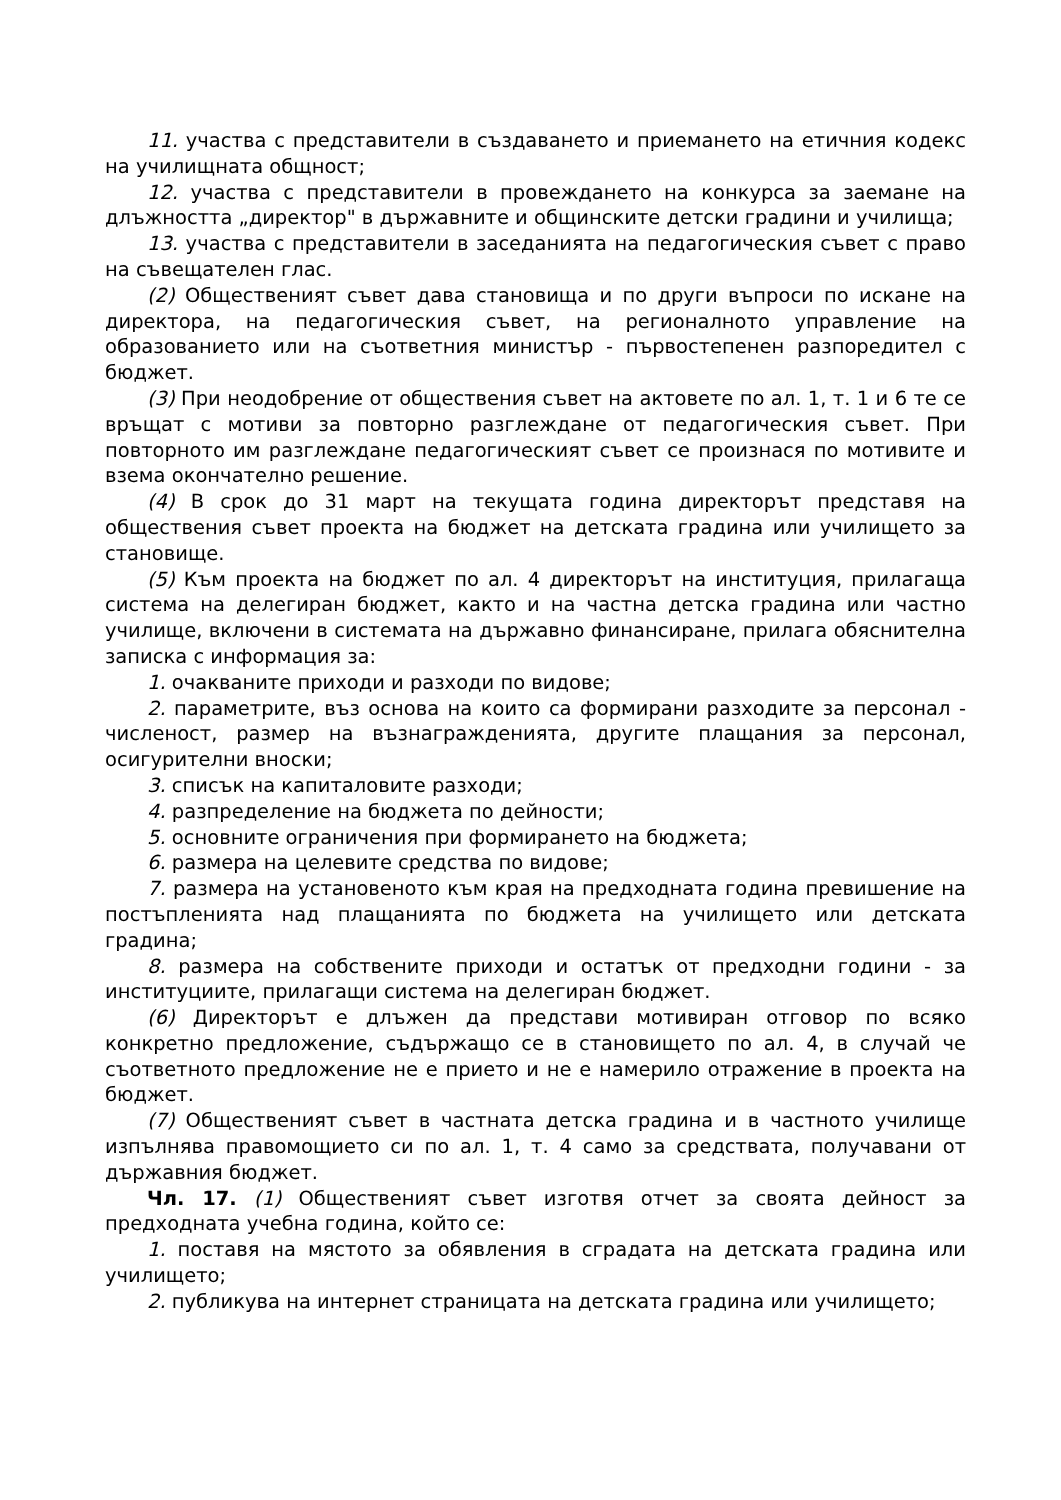11. участва с представители в създаването и приемането на етичния кодекс на училищната общност;
12. участва с представители в провеждането на конкурса за заемане на длъжността „директор" в държавните и общинските детски градини и училища;
13. участва с представители в заседанията на педагогическия съвет с право на съвещателен глас.
(2) Общественият съвет дава становища и по други въпроси по искане на директора, на педагогическия съвет, на регионалното управление на образованието или на съответния министър - първостепенен разпоредител с бюджет.
(3) При неодобрение от обществения съвет на актовете по ал. 1, т. 1 и 6 те се връщат с мотиви за повторно разглеждане от педагогическия съвет. При повторното им разглеждане педагогическият съвет се произнася по мотивите и взема окончателно решение.
(4) В срок до 31 март на текущата година директорът представя на обществения съвет проекта на бюджет на детската градина или училището за становище.
(5) Към проекта на бюджет по ал. 4 директорът на институция, прилагаща система на делегиран бюджет, както и на частна детска градина или частно училище, включени в системата на държавно финансиране, прилага обяснителна записка с информация за:
1. очакваните приходи и разходи по видове;
2. параметрите, въз основа на които са формирани разходите за персонал - численост, размер на възнагражденията, другите плащания за персонал, осигурителни вноски;
3. списък на капиталовите разходи;
4. разпределение на бюджета по дейности;
5. основните ограничения при формирането на бюджета;
6. размера на целевите средства по видове;
7. размера на установеното към края на предходната година превишение на постъпленията над плащанията по бюджета на училището или детската градина;
8. размера на собствените приходи и остатък от предходни години - за институциите, прилагащи система на делегиран бюджет.
(6) Директорът е длъжен да представи мотивиран отговор по всяко конкретно предложение, съдържащо се в становището по ал. 4, в случай че съответното предложение не е прието и не е намерило отражение в проекта на бюджет.
(7) Общественият съвет в частната детска градина и в частното училище изпълнява правомощието си по ал. 1, т. 4 само за средствата, получавани от държавния бюджет.
Чл. 17. (1) Общественият съвет изготвя отчет за своята дейност за предходната учебна година, който се:
1. поставя на мястото за обявления в сградата на детската градина или училището;
2. публикува на интернет страницата на детската градина или училището;